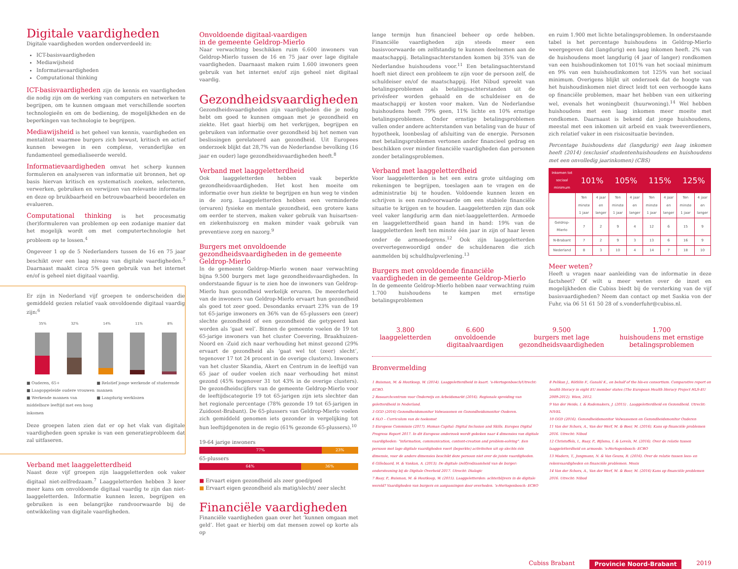Digitale vaardigheden
Digitale vaardigheden worden onderverdeeld in:
ICT-basisvaardigheden
Mediawijsheid
Informatievaardigheden
Computational thinking
ICT-basisvaardigheden zijn de kennis en vaardigheden die nodig zijn om de werking van computers en netwerken te begrijpen, om te kunnen omgaan met verschillende soorten technologieën en om de bediening, de mogelijkheden en de beperkingen van technologie te begrijpen.
Mediawijsheid is het geheel van kennis, vaardigheden en mentaliteit waarmee burgers zich bewust, kritisch en actief kunnen bewegen in een complexe, veranderlijke en fundamenteel gemedialiseerde wereld.
Informatievaardigheden omvat het scherp kunnen formuleren en analyseren van informatie uit bronnen, het op basis hiervan kritisch en systematisch zoeken, selecteren, verwerken, gebruiken en verwijzen van relevante informatie en deze op bruikbaarheid en betrouwbaarheid beoordelen en evalueren.
Computational thinking is het procesmatig (her)formuleren van problemen op een zodanige manier dat het mogelijk wordt om met computertechnologie het probleem op te lossen.<sup>4</sup>
Ongeveer 1 op de 5 Nederlanders tussen de 16 en 75 jaar beschikt over een laag niveau van digitale vaardigheden.<sup>5</sup> Daarnaast maakt circa 5% geen gebruik van het internet en/of is geheel niet digitaal vaardig.
Er zijn in Nederland vijf groepen te onderscheiden die gemiddeld gezien relatief vaak onvoldoende digitaal vaardig zijn:<sup>6</sup>
35% 32% 14% 11% 8%
■ Ouderen, 65+
■ Laagopgeleide oudere vrouwen
■ Werkende mannen van middelbare leeftijd met een hoog inkomen
■ Relatief jonge werkende of studerende mannen
■ Langdurig werklozen
Deze groepen laten zien dat er op het vlak van digitale vaardigheden geen sprake is van een generatieprobleem dat zal uitfaseren.
Verband met laaggeletterdheid
Naast deze vijf groepen zijn laaggeletterden ook vaker digitaal niet-zelfredzaam.<sup>7</sup> Laaggeletterden hebben 3 keer meer kans om onvoldoende digitaal vaardig te zijn dan niet-laaggeletterden. Informatie kunnen lezen, begrijpen en gebruiken is een belangrijke randvoorwaarde bij de ontwikkeling van digitale vaardigheden.
Onvoldoende digitaal-vaardigen
in de gemeente Geldrop-Mierlo
Naar verwachting beschikken ruim 6.600 inwoners van Geldrop-Mierlo tussen de 16 en 75 jaar over lage digitale vaardigheden. Daarnaast maken ruim 1.600 inwoners geen gebruik van het internet en/of zijn geheel niet digitaal vaardig.
Gezondheidsvaardigheden
Gezondheidsvaardigheden zijn vaardigheden die je nodig hebt om goed te kunnen omgaan met je gezondheid en ziekte. Het gaat hierbij om het verkrijgen, begrijpen en gebruiken van informatie over gezondheid bij het nemen van beslissingen gerelateerd aan gezondheid. Uit Europees onderzoek blijkt dat 28,7% van de Nederlandse bevolking (16 jaar en ouder) lage gezondheidsvaardigheden heeft.<sup>8</sup>
Verband met laaggeletterdheid
Ook laaggeletterden hebben vaak beperkte gezondheidsvaardigheden. Het kost hen moeite om informatie over hun ziekte te begrijpen en hun weg te vinden in de zorg. Laaggeletterden hebben een verminderde (ervaren) fysieke en mentale gezondheid, een grotere kans om eerder te sterven, maken vaker gebruik van huisartsen- en ziekenhuiszorg en maken minder vaak gebruik van preventieve zorg en nazorg.<sup>9</sup>
Burgers met onvoldoende gezondheidsvaardigheden in de gemeente Geldrop-Mierlo
In de gemeente Geldrop-Mierlo wonen naar verwachting bijna 9.500 burgers met lage gezondheidsvaardigheden. In onderstaande figuur is te zien hoe de inwoners van Geldrop-Mierlo hun gezondheid werkelijk ervaren. De meerderheid van de inwoners van Geldrop-Mierlo ervaart hun gezondheid als goed tot zeer goed. Desondanks ervaart 23% van de 19 tot 65-jarige inwoners en 36% van de 65-plussers een (zeer) slechte gezondheid of een gezondheid die getypeerd kan worden als ‘gaat wel’. Binnen de gemeente voelen de 19 tot 65-jarige inwoners van het cluster Coevering, Braakhuizen-Noord en -Zuid zich naar verhouding het minst gezond (29% ervaart de gezondheid als ‘gaat wel tot (zeer) slecht’, tegenover 17 tot 24 procent in de overige clusters). Inwoners van het cluster Skandia, Akert en Centrum in de leeftijd van 65 jaar of ouder voelen zich naar verhouding het minst gezond (45% tegenover 31 tot 43% in de overige clusters). De gezondheidscijfers van de gemeente Geldrop-Mierlo voor de leeftijdscategorie 19 tot 65-jarigen zijn iets slechter dan het regionale percentage (78% gezonde 19 tot 65-jarigen in Zuidoost-Brabant). De 65-plussers van Geldrop-Mierlo voelen zich gemiddeld genomen iets gezonder in vergelijking tot hun leeftijdgenoten in de regio (61% gezonde 65-plussers).<sup>10</sup>
19-64 jarige inwoners
77% 23%
65-plussers
64% 36%
■ Ervaart eigen gezondheid als zeer goed/goed
■ Ervaart eigen gezondheid als matig/slecht/ zeer slecht
Financiële vaardigheden
Financiële vaardigheden gaan over het ‘kunnen omgaan met geld’. Het gaat er hierbij om dat mensen zowel op korte als op
lange termijn hun financieel beheer op orde hebben. Financiële vaardigheden zijn steeds meer een basisvoorwaarde om zelfstandig te kunnen deelnemen aan de maatschappij. Betalingsachterstanden komen bij 35% van de Nederlandse huishoudens voor.<sup>11</sup> Een betalingsachterstand hoeft niet direct een probleem te zijn voor de persoon zelf, de schuldeiser en/of de maatschappij. Het Nibud spreekt van betalingsproblemen als betalingsachterstanden uit de privésfeer worden gehaald en de schuldeiser en de maatschappij er kosten voor maken. Van de Nederlandse huishoudens heeft 79% geen, 11% lichte en 10% ernstige betalingsproblemen. Onder ernstige betalingsproblemen vallen onder andere achterstanden van betaling van de huur of hypotheek, loonbeslag of afsluiting van de energie. Personen met betalingsproblemen vertonen ander financieel gedrag en beschikken over minder financiële vaardigheden dan personen zonder betalingsproblemen.
Verband met laaggeletterdheid
Voor laaggeletterden is het een extra grote uitdaging om rekeningen te begrijpen, toeslagen aan te vragen en de administratie bij te houden. Voldoende kunnen lezen en schrijven is een randvoorwaarde om een stabiele financiële situatie te krijgen en te houden. Laaggeletterden zijn dan ook veel vaker langdurig arm dan niet-laaggeletterden. Armoede en laaggeletterdheid gaan hand in hand: 19% van de laaggeletterden leeft ten minste één jaar in zijn of haar leven onder de armoedegrens.<sup>12</sup> Ook zijn laaggeletterden oververtegenwoordigd onder de schuldenaren die zich aanmelden bij schuldhulpverlening.<sup>13</sup>
Burgers met onvoldoende financiële vaardigheden in de gemeente Geldrop-Mierlo
In de gemeente Geldrop-Mierlo hebben naar verwachting ruim 1.700 huishoudens te kampen met ernstige betalingsproblemen
en ruim 1.900 met lichte betalingsproblemen. In onderstaande tabel is het percentage huishoudens in Geldrop-Mierlo weergegeven dat (langdurig) een laag inkomen heeft. 2% van de huishoudens moet langdurig (4 jaar of langer) rondkomen van een huishoudinkomen tot 101% van het sociaal minimum en 9% van een huishoudinkomen tot 125% van het sociaal minimum. Overigens blijkt uit onderzoek dat de hoogte van het huishoudinkomen niet direct leidt tot een verhoogde kans op financiële problemen, maar het hebben van een uitkering wel, evenals het woningbezit (huurwoning).<sup>14</sup> Wel hebben huishoudens met een laag inkomen meer moeite met rondkomen. Daarnaast is bekend dat jonge huishoudens, meestal met een inkomen uit arbeid en vaak tweeverdieners, zich relatief vaker in een risicosituatie bevinden.
Percentage huishoudens dat (langdurig) een laag inkomen heeft (2014) (exclusief studentenhuishoudens en huishoudens met een onvolledig jaarinkomen) (CBS)
| Inkomen tot sociaal minimum | 101% | | 105% | | 115% | | 125% | |
| --- | --- | --- | --- | --- | --- | --- | --- | --- |
| | Ten minste 1 jaar | 4 jaar en langer | Ten minste 1 jaar | 4 jaar en langer | Ten minste 1 jaar | 4 jaar en langer | Ten minste 1 jaar | 4 jaar en langer |
| Geldrop-Mierlo | 7 | 2 | 9 | 4 | 12 | 6 | 15 | 9 |
| N-Brabant | 7 | 2 | 9 | 3 | 13 | 6 | 16 | 9 |
| Nederland | 8 | 3 | 10 | 4 | 14 | 7 | 18 | 10 |
Meer weten?
Heeft u vragen naar aanleiding van de informatie in deze factsheet? Of wilt u meer weten over de inzet en mogelijkheden die Cubiss biedt bij de versterking van de vijf basisvaardigheden? Neem dan contact op met Saskia von der Fuhr, via 06 51 61 50 28 of s.vonderfuhr@cubiss.nl.
3.800
laaggeletterden
6.600
onvoldoende
digitaalvaardigen
9.500
burgers met lage
gezondheidsvaardigheden
1.700
huishoudens met ernstige
betalingsproblemen
Bronvermelding
1 Buisman, M. & Houtkoop, W. (2014). Laaggeletterdheid in kaart. ’s-Hertogenbosch/Utrecht: ECBO.
2 Researchcentrum voor Onderwijs en Arbeidsmarkt (2016). Regionale spreiding van geletterdheid in Nederland.
3 GGD (2016) Gezondheidsmonitor Volwassenen en Gezondheidsmonitor Ouderen.
4 SLO – Curriculum van de toekomst
5 Europese Commissie (2017). Human Capital: Digital Inclusion and Skills. Europes Digital Progress Report 2017. In dit Europese onderzoek wordt gekeken naar 4 dimensies van digitale vaardigheden: “information, communication, content-creation and problem-solving”. Een persoon met lage digitale vaardigheden voert (beperkte) activiteiten uit op slechts één dimensie, voor de andere dimensies beschikt deze persoon niet over de juiste vaardigheden.
6 Gillebaard, H. & Vankan, A. (2013). De digitale (zelf)redzaamheid van de burger: ondersteuning bij de Digitale Overheid 2017. Utrecht: Dialogic
7 Baay, P., Buisman, M. & Houtkoop, W. (2015). Laaggeletterden: achterblijvers in de digitale wereld? Vaardigheden van burgers en aanpassingen door overheden. ’s-Hertogenbosch: ECBO
8 Pelikan J., Röthlin F., Ganahl K., on behalf of the hls-eu consortium. Comparative report on health literacy in eight EU member states (The European Health literacy Project HLS-EU 2009-2012). Wien, 2012.
9 Van der Heide, I. & Rademakers, J. (2015) . Laaggeletterdheid en Gezondheid. Utrecht: NIVEL
10 GGD (2016). Gezondheidsmonitor Volwassenen en Gezondheidsmonitor Ouderen
11 Van der Schors, A., Van der Werf, M. & Boer, M. (2016). Kans op financiële problemen 2016. Utrecht: Nibud
12 Christoffels, I., Baay, P., Bijlsma, I. & Levels, M. (2016). Over de relatie tussen laaggeletterdheid en armoede. ’s-Hertogenbosch: ECBO
13 Madern, T., Jungmann, N. & Van Geuns, R. (2016). Over de relatie tussen lees- en rekenvaardigheden en financiële problemen. Mesis
14 Van der Schors, A., Van der Werf, M. & Boer, M. (2016) Kans op financiële problemen 2016. Utrecht: Nibud
Cubiss Brabant Provincie Noord-Brabant 2019